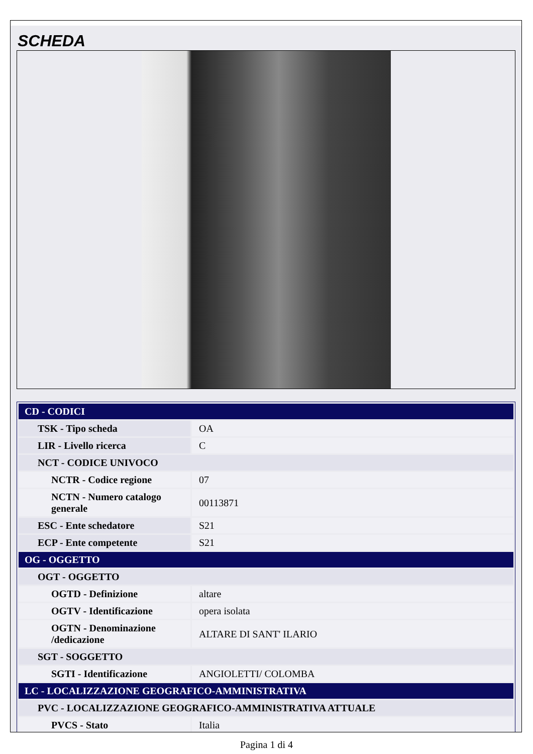SCHEDA
| CD - CODICI | |
| TSK - Tipo scheda | OA |
| LIR - Livello ricerca | C |
| NCT - CODICE UNIVOCO | |
| NCTR - Codice regione | 07 |
| NCTN - Numero catalogo generale | 00113871 |
| ESC - Ente schedatore | S21 |
| ECP - Ente competente | S21 |
| OG - OGGETTO | |
| OGT - OGGETTO | |
| OGTD - Definizione | altare |
| OGTV - Identificazione | opera isolata |
| OGTN - Denominazione /dedicazione | ALTARE DI SANT' ILARIO |
| SGT - SOGGETTO | |
| SGTI - Identificazione | ANGIOLETTI/ COLOMBA |
| LC - LOCALIZZAZIONE GEOGRAFICO-AMMINISTRATIVA | |
| PVC - LOCALIZZAZIONE GEOGRAFICO-AMMINISTRATIVA ATTUALE | |
| PVCS - Stato | Italia |
Pagina 1 di 4